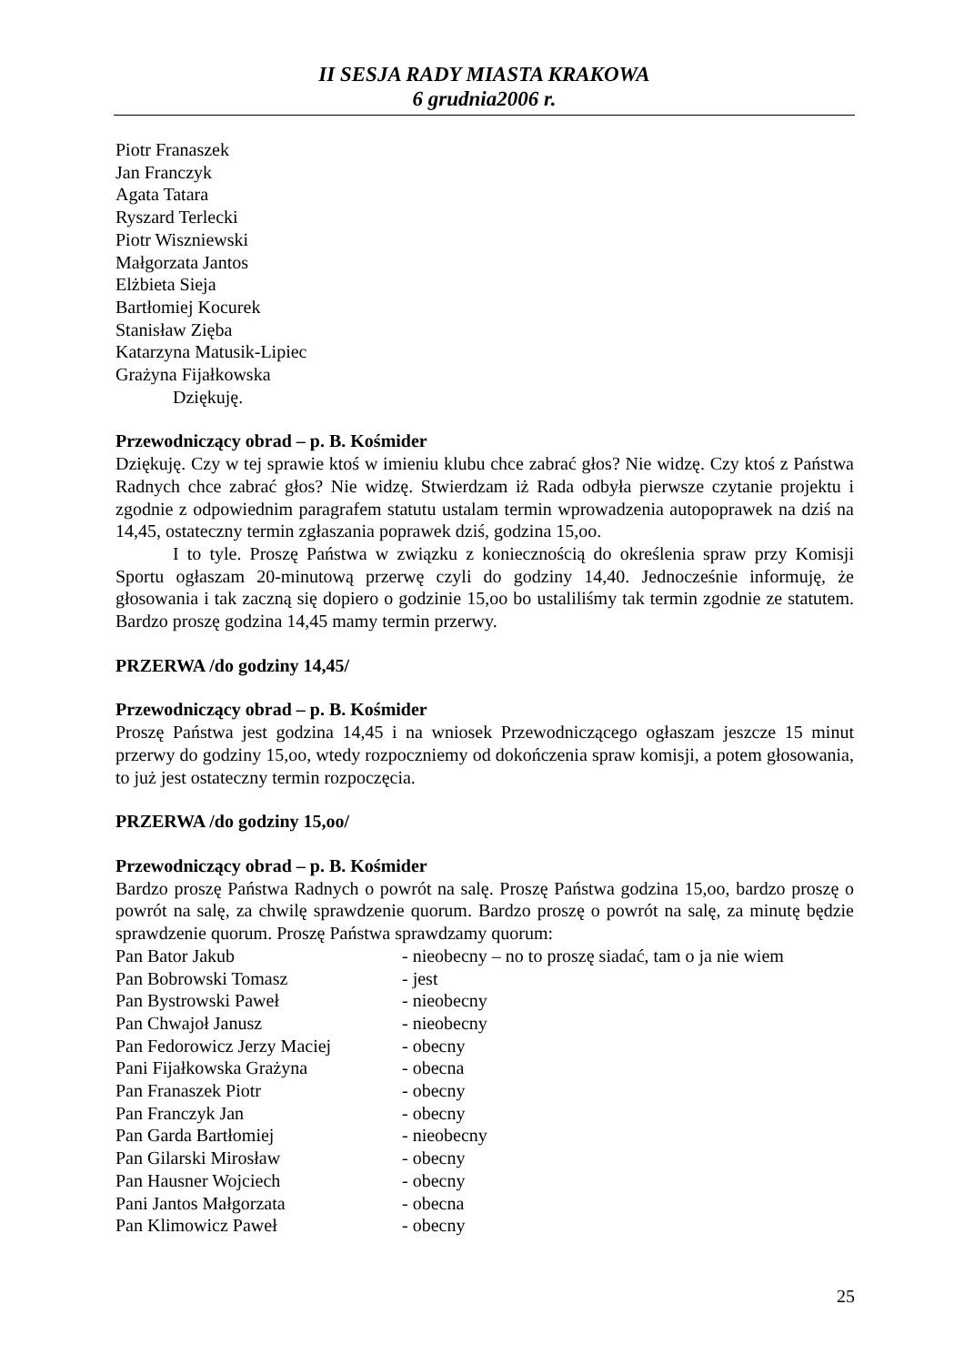II SESJA RADY MIASTA KRAKOWA
6 grudnia2006 r.
Piotr Franaszek
Jan Franczyk
Agata Tatara
Ryszard Terlecki
Piotr Wiszniewski
Małgorzata Jantos
Elżbieta Sieja
Bartłomiej Kocurek
Stanisław Zięba
Katarzyna Matusik-Lipiec
Grażyna Fijałkowska
Dziękuję.
Przewodniczący obrad – p. B. Kośmider
Dziękuję. Czy w tej sprawie ktoś w imieniu klubu chce zabrać głos? Nie widzę. Czy ktoś z Państwa Radnych chce zabrać głos? Nie widzę. Stwierdzam iż Rada odbyła pierwsze czytanie projektu i zgodnie z odpowiednim paragrafem statutu ustalam termin wprowadzenia autopoprawek na dziś na 14,45, ostateczny termin zgłaszania poprawek dziś, godzina 15,oo.
I to tyle. Proszę Państwa w związku z koniecznością do określenia spraw przy Komisji Sportu ogłaszam 20-minutową przerwę czyli do godziny 14,40. Jednocześnie informuję, że głosowania i tak zaczną się dopiero o godzinie 15,oo bo ustaliliśmy tak termin zgodnie ze statutem. Bardzo proszę godzina 14,45 mamy termin przerwy.
PRZERWA /do godziny 14,45/
Przewodniczący obrad – p. B. Kośmider
Proszę Państwa jest godzina 14,45 i na wniosek Przewodniczącego ogłaszam jeszcze 15 minut przerwy do godziny 15,oo, wtedy rozpoczniemy od dokończenia spraw komisji, a potem głosowania, to już jest ostateczny termin rozpoczęcia.
PRZERWA /do godziny 15,oo/
Przewodniczący obrad – p. B. Kośmider
Bardzo proszę Państwa Radnych o powrót na salę. Proszę Państwa godzina 15,oo, bardzo proszę o powrót na salę, za chwilę sprawdzenie quorum. Bardzo proszę o powrót na salę, za minutę będzie sprawdzenie quorum. Proszę Państwa sprawdzamy quorum:
Pan Bator Jakub - nieobecny – no to proszę siadać, tam o ja nie wiem
Pan Bobrowski Tomasz - jest
Pan Bystrowski Paweł - nieobecny
Pan Chwajoł Janusz - nieobecny
Pan Fedorowicz Jerzy Maciej - obecny
Pani Fijałkowska Grażyna - obecna
Pan Franaszek Piotr - obecny
Pan Franczyk Jan - obecny
Pan Garda Bartłomiej - nieobecny
Pan Gilarski Mirosław - obecny
Pan Hausner Wojciech - obecny
Pani Jantos Małgorzata - obecna
Pan Klimowicz Paweł - obecny
25